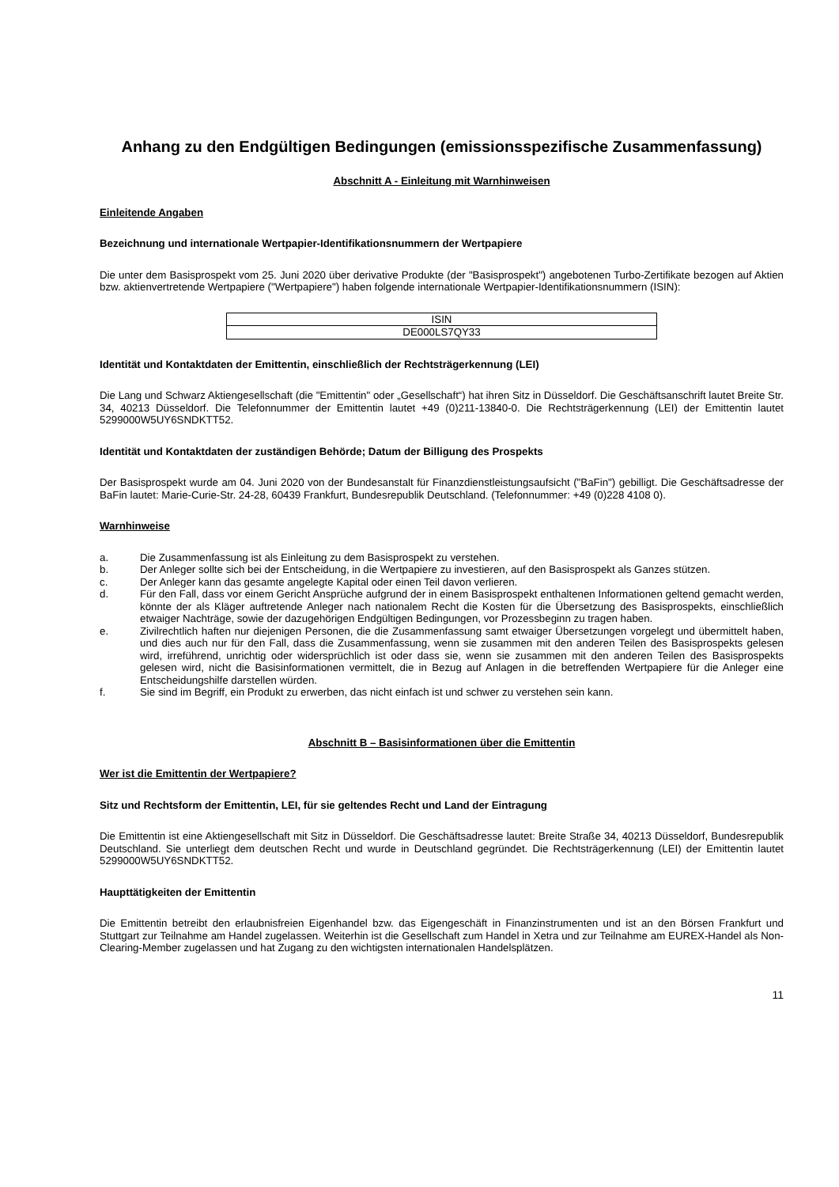Anhang zu den Endgültigen Bedingungen (emissionsspezifische Zusammenfassung)
Abschnitt A - Einleitung mit Warnhinweisen
Einleitende Angaben
Bezeichnung und internationale Wertpapier-Identifikationsnummern der Wertpapiere
Die unter dem Basisprospekt vom 25. Juni 2020 über derivative Produkte (der "Basisprospekt") angebotenen Turbo-Zertifikate bezogen auf Aktien bzw. aktienvertretende Wertpapiere ("Wertpapiere") haben folgende internationale Wertpapier-Identifikationsnummern (ISIN):
| ISIN |
| DE000LS7QY33 |
Identität und Kontaktdaten der Emittentin, einschließlich der Rechtsträgerkennung (LEI)
Die Lang und Schwarz Aktiengesellschaft (die "Emittentin" oder „Gesellschaft“) hat ihren Sitz in Düsseldorf. Die Geschäftsanschrift lautet Breite Str. 34, 40213 Düsseldorf. Die Telefonnummer der Emittentin lautet +49 (0)211-13840-0. Die Rechtsträgerkennung (LEI) der Emittentin lautet 5299000W5UY6SNDKTT52.
Identität und Kontaktdaten der zuständigen Behörde; Datum der Billigung des Prospekts
Der Basisprospekt wurde am 04. Juni 2020 von der Bundesanstalt für Finanzdienstleistungsaufsicht ("BaFin") gebilligt. Die Geschäftsadresse der BaFin lautet: Marie-Curie-Str. 24-28, 60439 Frankfurt, Bundesrepublik Deutschland. (Telefonnummer: +49 (0)228 4108 0).
Warnhinweise
a. Die Zusammenfassung ist als Einleitung zu dem Basisprospekt zu verstehen.
b. Der Anleger sollte sich bei der Entscheidung, in die Wertpapiere zu investieren, auf den Basisprospekt als Ganzes stützen.
c. Der Anleger kann das gesamte angelegte Kapital oder einen Teil davon verlieren.
d. Für den Fall, dass vor einem Gericht Ansprüche aufgrund der in einem Basisprospekt enthaltenen Informationen geltend gemacht werden, könnte der als Kläger auftretende Anleger nach nationalem Recht die Kosten für die Übersetzung des Basisprospekts, einschließlich etwaiger Nachträge, sowie der dazugehörigen Endgültigen Bedingungen, vor Prozessbeginn zu tragen haben.
e. Zivilrechtlich haften nur diejenigen Personen, die die Zusammenfassung samt etwaiger Übersetzungen vorgelegt und übermittelt haben, und dies auch nur für den Fall, dass die Zusammenfassung, wenn sie zusammen mit den anderen Teilen des Basisprospekts gelesen wird, irreführend, unrichtig oder widersprüchlich ist oder dass sie, wenn sie zusammen mit den anderen Teilen des Basisprospekts gelesen wird, nicht die Basisinformationen vermittelt, die in Bezug auf Anlagen in die betreffenden Wertpapiere für die Anleger eine Entscheidungshilfe darstellen würden.
f. Sie sind im Begriff, ein Produkt zu erwerben, das nicht einfach ist und schwer zu verstehen sein kann.
Abschnitt B – Basisinformationen über die Emittentin
Wer ist die Emittentin der Wertpapiere?
Sitz und Rechtsform der Emittentin, LEI, für sie geltendes Recht und Land der Eintragung
Die Emittentin ist eine Aktiengesellschaft mit Sitz in Düsseldorf. Die Geschäftsadresse lautet: Breite Straße 34, 40213 Düsseldorf, Bundesrepublik Deutschland. Sie unterliegt dem deutschen Recht und wurde in Deutschland gegründet. Die Rechtsträgerkennung (LEI) der Emittentin lautet 5299000W5UY6SNDKTT52.
Haupttätigkeiten der Emittentin
Die Emittentin betreibt den erlaubnisfreien Eigenhandel bzw. das Eigengeschäft in Finanzinstrumenten und ist an den Börsen Frankfurt und Stuttgart zur Teilnahme am Handel zugelassen. Weiterhin ist die Gesellschaft zum Handel in Xetra und zur Teilnahme am EUREX-Handel als Non-Clearing-Member zugelassen und hat Zugang zu den wichtigsten internationalen Handelsplätzen.
11